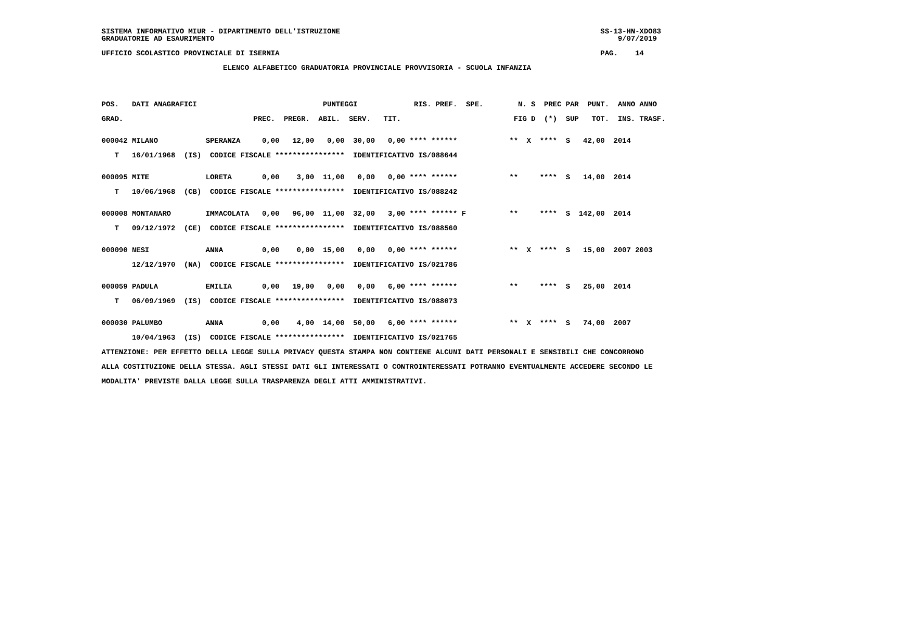SISTEMA INFORMATIVO MIUR - DIPARTIMENTO DELL'ISTRUZIONE                                                            SS-13-HN-XDO83
GRADUATORIE AD ESAURIMENTO                                                                                             9/07/2019

UFFICIO SCOLASTICO PROVINCIALE DI ISERNIA                                                                          PAG.    14

                            ELENCO ALFABETICO GRADUATORIA PROVINCIALE PROVVISORIA - SCUOLA INFANZIA




POS.   DATI ANAGRAFICI                             PUNTEGGI             RIS. PREF.  SPE.        N. S  PREC PAR  PUNT.  ANNO ANNO

GRAD.                              PREC.  PREGR.  ABIL.  SERV.   TIT.                          FIG D  (*)  SUP   TOT.  INS. TRASF.


000042 MILANO           SPERANZA     0,00   12,00   0,00  30,00   0,00 **** ******            **  X  ****  S   42,00  2014

   T   16/01/1968  (IS)  CODICE FISCALE ****************  IDENTIFICATIVO IS/088644


000095 MITE             LORETA       0,00    3,00  11,00   0,00   0,00 **** ******            **     ****  S   14,00  2014

   T   10/06/1968  (CB)  CODICE FISCALE ****************  IDENTIFICATIVO IS/088242


000008 MONTANARO        IMMACOLATA   0,00   96,00  11,00  32,00   3,00 **** ****** F          **     ****  S  142,00  2014

   T   09/12/1972  (CE)  CODICE FISCALE ****************  IDENTIFICATIVO IS/088560


000090 NESI             ANNA         0,00    0,00  15,00   0,00   0,00 **** ******            **  X  ****  S   15,00  2007 2003

       12/12/1970  (NA)  CODICE FISCALE ****************  IDENTIFICATIVO IS/021786


000059 PADULA           EMILIA       0,00   19,00   0,00   0,00   6,00 **** ******            **     ****  S   25,00  2014

   T   06/09/1969  (IS)  CODICE FISCALE ****************  IDENTIFICATIVO IS/088073


000030 PALUMBO          ANNA         0,00    4,00  14,00  50,00   6,00 **** ******            **  X  ****  S   74,00  2007

       10/04/1963  (IS)  CODICE FISCALE ****************  IDENTIFICATIVO IS/021765

ATTENZIONE: PER EFFETTO DELLA LEGGE SULLA PRIVACY QUESTA STAMPA NON CONTIENE ALCUNI DATI PERSONALI E SENSIBILI CHE CONCORRONO

ALLA COSTITUZIONE DELLA STESSA. AGLI STESSI DATI GLI INTERESSATI O CONTROINTERESSATI POTRANNO EVENTUALMENTE ACCEDERE SECONDO LE

MODALITA' PREVISTE DALLA LEGGE SULLA TRASPARENZA DEGLI ATTI AMMINISTRATIVI.